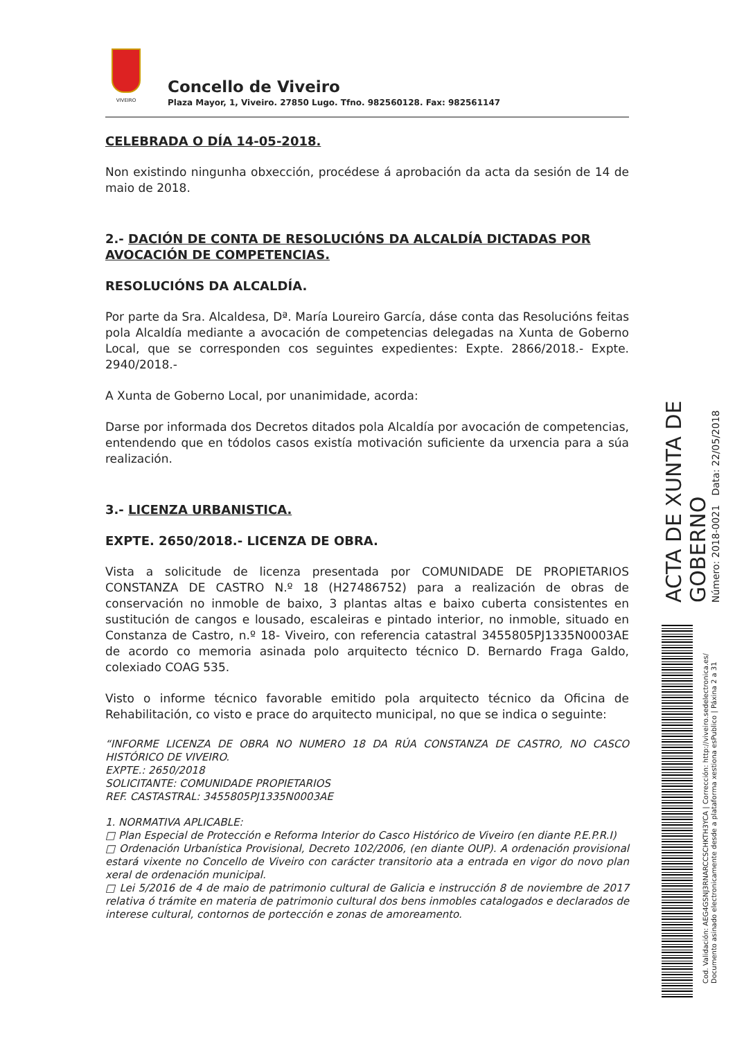VIVEIRO
Concello de Viveiro
Plaza Mayor, 1, Viveiro. 27850 Lugo. Tfno. 982560128. Fax: 982561147
CELEBRADA O DÍA 14-05-2018.
Non existindo ningunha obxección, procédese á aprobación da acta da sesión de 14 de maio de 2018.
2.- DACIÓN DE CONTA DE RESOLUCIÓNS DA ALCALDÍA DICTADAS POR AVOCACIÓN DE COMPETENCIAS.
RESOLUCIÓNS DA ALCALDÍA.
Por parte da Sra. Alcaldesa, Dª. María Loureiro García, dáse conta das Resolucións feitas pola Alcaldía mediante a avocación de competencias delegadas na Xunta de Goberno Local, que se corresponden cos seguintes expedientes: Expte. 2866/2018.- Expte. 2940/2018.-
A Xunta de Goberno Local, por unanimidade, acorda:
Darse por informada dos Decretos ditados pola Alcaldía por avocación de competencias, entendendo que en tódolos casos existía motivación suficiente da urxencia para a súa realización.
3.- LICENZA URBANISTICA.
EXPTE. 2650/2018.- LICENZA DE OBRA.
Vista a solicitude de licenza presentada por COMUNIDADE DE PROPIETARIOS CONSTANZA DE CASTRO N.º 18 (H27486752) para a realización de obras de conservación no inmoble de baixo, 3 plantas altas e baixo cuberta consistentes en sustitución de cangos e lousado, escaleiras e pintado interior, no inmoble, situado en Constanza de Castro, n.º 18- Viveiro, con referencia catastral 3455805PJ1335N0003AE de acordo co memoria asinada polo arquitecto técnico D. Bernardo Fraga Galdo, colexiado COAG 535.
Visto o informe técnico favorable emitido pola arquitecto técnico da Oficina de Rehabilitación, co visto e prace do arquitecto municipal, no que se indica o seguinte:
“INFORME LICENZA DE OBRA NO NUMERO 18 DA RÚA CONSTANZA DE CASTRO, NO CASCO HISTÓRICO DE VIVEIRO.
EXPTE.: 2650/2018
SOLICITANTE: COMUNIDADE PROPIETARIOS
REF. CASTASTRAL: 3455805PJ1335N0003AE
1. NORMATIVA APLICABLE:
□ Plan Especial de Protección e Reforma Interior do Casco Histórico de Viveiro (en diante P.E.P.R.I)
□ Ordenación Urbanística Provisional, Decreto 102/2006, (en diante OUP). A ordenación provisional estará vixente no Concello de Viveiro con carácter transitorio ata a entrada en vigor do novo plan xeral de ordenación municipal.
□ Lei 5/2016 de 4 de maio de patrimonio cultural de Galicia e instrucción 8 de noviembre de 2017 relativa ó trámite en materia de patrimonio cultural dos bens inmobles catalogados e declarados de interese cultural, contornos de portección e zonas de amoreamento.
ACTA DE XUNTA DE GOBERNO
Número: 2018-0021 Data: 22/05/2018
Cod. Validación: AEG4GSNJ3RNARCCSCHKTH3YCA | Corrección: http://viveiro.sedelectronica.es/ Documento asinado electronicamente desde a plataforma xestiona esPublico | Páxina 2 a 31